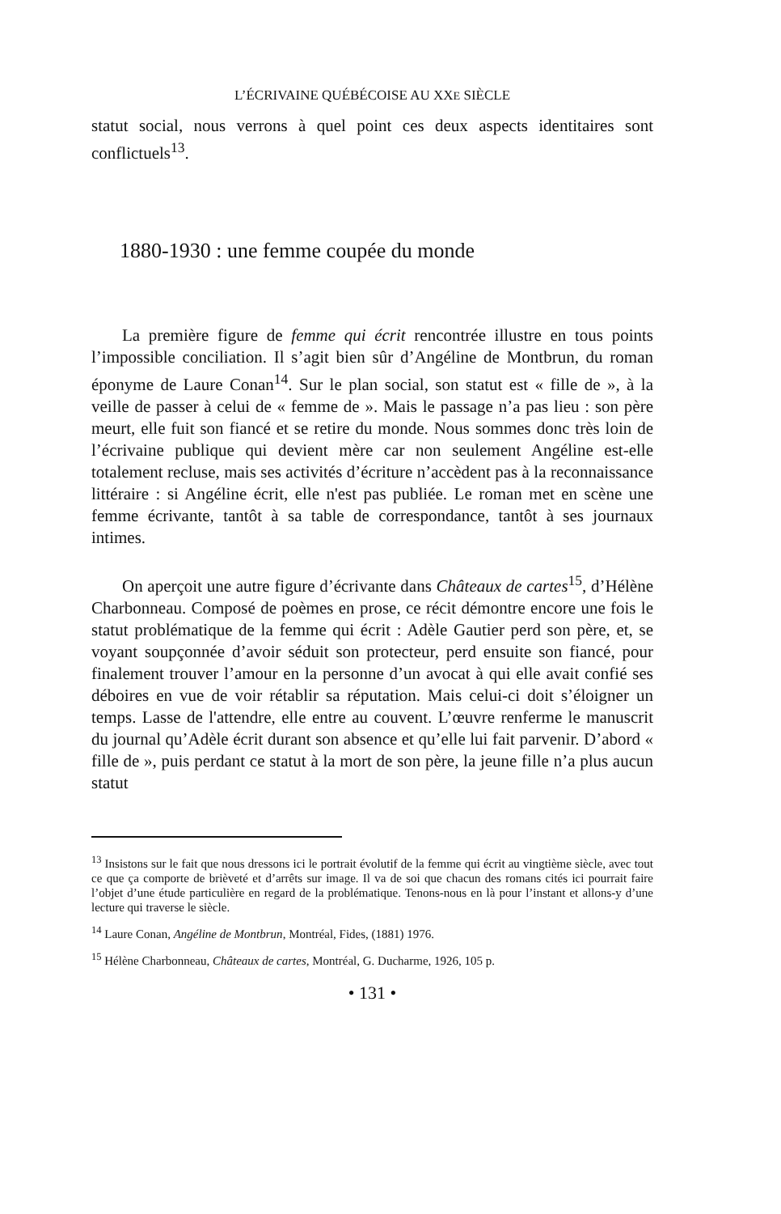L’ÉCRIVAINE QUÉBÉCOISE AU XXE SIÈCLE
statut social, nous verrons à quel point ces deux aspects identitaires sont conflictuels<sup>13</sup>.
1880-1930 : une femme coupée du monde
La première figure de femme qui écrit rencontrée illustre en tous points l’impossible conciliation. Il s’agit bien sûr d’Angéline de Montbrun, du roman éponyme de Laure Conan<sup>14</sup>. Sur le plan social, son statut est « fille de », à la veille de passer à celui de « femme de ». Mais le passage n’a pas lieu : son père meurt, elle fuit son fiancé et se retire du monde. Nous sommes donc très loin de l’écrivaine publique qui devient mère car non seulement Angéline est-elle totalement recluse, mais ses activités d’écriture n’accèdent pas à la reconnaissance littéraire : si Angéline écrit, elle n'est pas publiée. Le roman met en scène une femme écrivante, tantôt à sa table de correspondance, tantôt à ses journaux intimes.
On aperçoit une autre figure d’écrivante dans Châteaux de cartes<sup>15</sup>, d’Hélène Charbonneau. Composé de poèmes en prose, ce récit démontre encore une fois le statut problématique de la femme qui écrit : Adèle Gautier perd son père, et, se voyant soupçonnée d’avoir séduit son protecteur, perd ensuite son fiancé, pour finalement trouver l’amour en la personne d’un avocat à qui elle avait confié ses déboires en vue de voir rétablir sa réputation. Mais celui-ci doit s’éloigner un temps. Lasse de l'attendre, elle entre au couvent. L’œuvre renferme le manuscrit du journal qu’Adèle écrit durant son absence et qu’elle lui fait parvenir. D’abord « fille de », puis perdant ce statut à la mort de son père, la jeune fille n’a plus aucun statut
<sup>13</sup> Insistons sur le fait que nous dressons ici le portrait évolutif de la femme qui écrit au vingtième siècle, avec tout ce que ça comporte de brièveté et d’arrêts sur image. Il va de soi que chacun des romans cités ici pourrait faire l’objet d’une étude particulière en regard de la problématique. Tenons-nous en là pour l’instant et allons-y d’une lecture qui traverse le siècle.
<sup>14</sup> Laure Conan, Angéline de Montbrun, Montréal, Fides, (1881) 1976.
<sup>15</sup> Hélène Charbonneau, Châteaux de cartes, Montréal, G. Ducharme, 1926, 105 p.
• 131 •